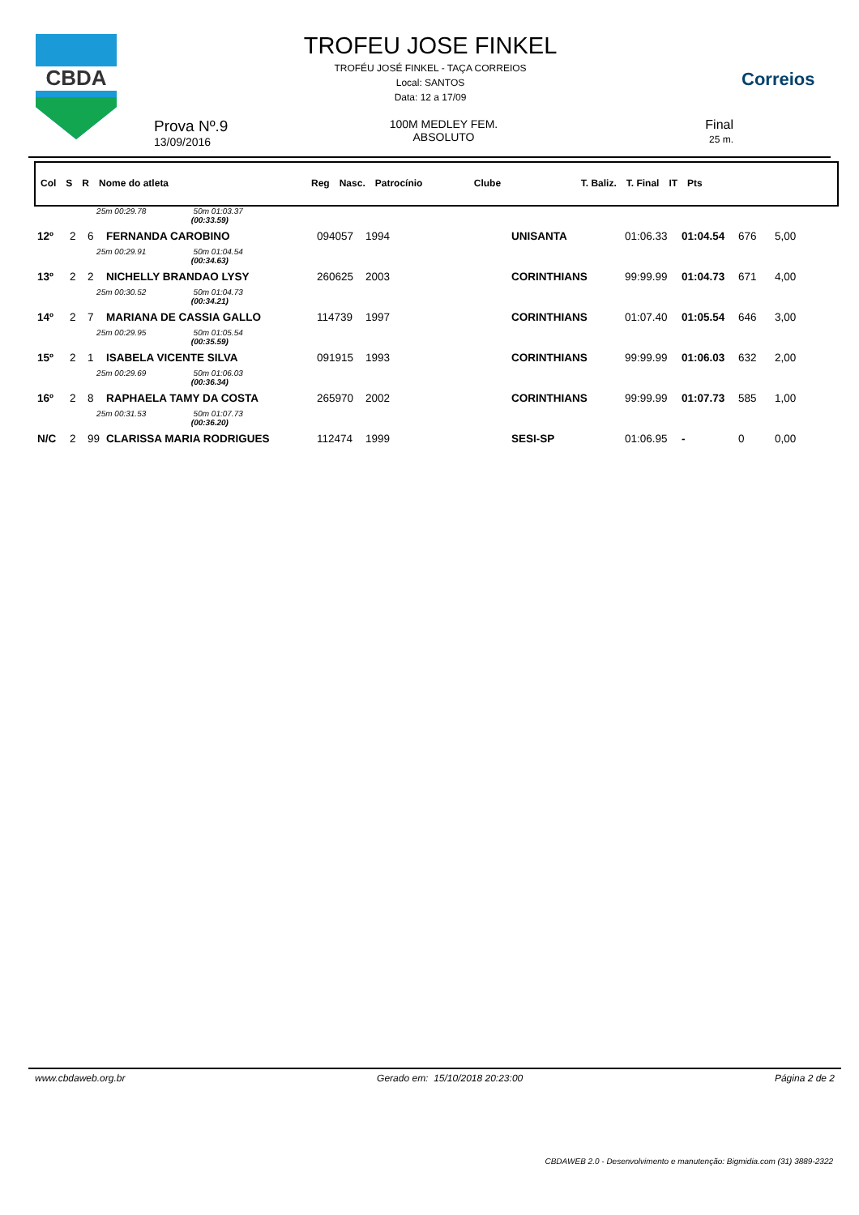CBDA
TROFEU JOSE FINKEL
TROFÉU JOSÉ FINKEL - TAÇA CORREIOS
Local: SANTOS
Data: 12 a 17/09
Correios
Prova Nº.9
13/09/2016
100M MEDLEY FEM.
ABSOLUTO
Final
25 m.
| Col | S | R | Nome do atleta | Reg | Nasc. | Patrocínio | Clube | T. Baliz. | T. Final | IT | Pts |
| --- | --- | --- | --- | --- | --- | --- | --- | --- | --- | --- | --- |
| | | 25m 00:29.78 50m 01:03.37 (00:33.59) | | | | | | | | |
| 12º | 2 | 6 | FERNANDA CAROBINO | 094057 | 1994 | UNISANTA | 01:06.33 | 01:04.54 | 676 | 5,00 |
| | | 25m 00:29.91 50m 01:04.54 (00:34.63) | | | | | | | | |
| 13º | 2 | 2 | NICHELLY BRANDAO LYSY | 260625 | 2003 | CORINTHIANS | 99:99.99 | 01:04.73 | 671 | 4,00 |
| | | 25m 00:30.52 50m 01:04.73 (00:34.21) | | | | | | | | |
| 14º | 2 | 7 | MARIANA DE CASSIA GALLO | 114739 | 1997 | CORINTHIANS | 01:07.40 | 01:05.54 | 646 | 3,00 |
| | | 25m 00:29.95 50m 01:05.54 (00:35.59) | | | | | | | | |
| 15º | 2 | 1 | ISABELA VICENTE SILVA | 091915 | 1993 | CORINTHIANS | 99:99.99 | 01:06.03 | 632 | 2,00 |
| | | 25m 00:29.69 50m 01:06.03 (00:36.34) | | | | | | | | |
| 16º | 2 | 8 | RAPHAELA TAMY DA COSTA | 265970 | 2002 | CORINTHIANS | 99:99.99 | 01:07.73 | 585 | 1,00 |
| | | 25m 00:31.53 50m 01:07.73 (00:36.20) | | | | | | | | |
| N/C | 2 | 99 | CLARISSA MARIA RODRIGUES | 112474 | 1999 | SESI-SP | 01:06.95 | - | 0 | 0,00 |
www.cbdaweb.org.br Gerado em: 15/10/2018 20:23:00 Página 2 de 2
CBDAWEB 2.0 - Desenvolvimento e manutenção: Bigmidia.com (31) 3889-2322